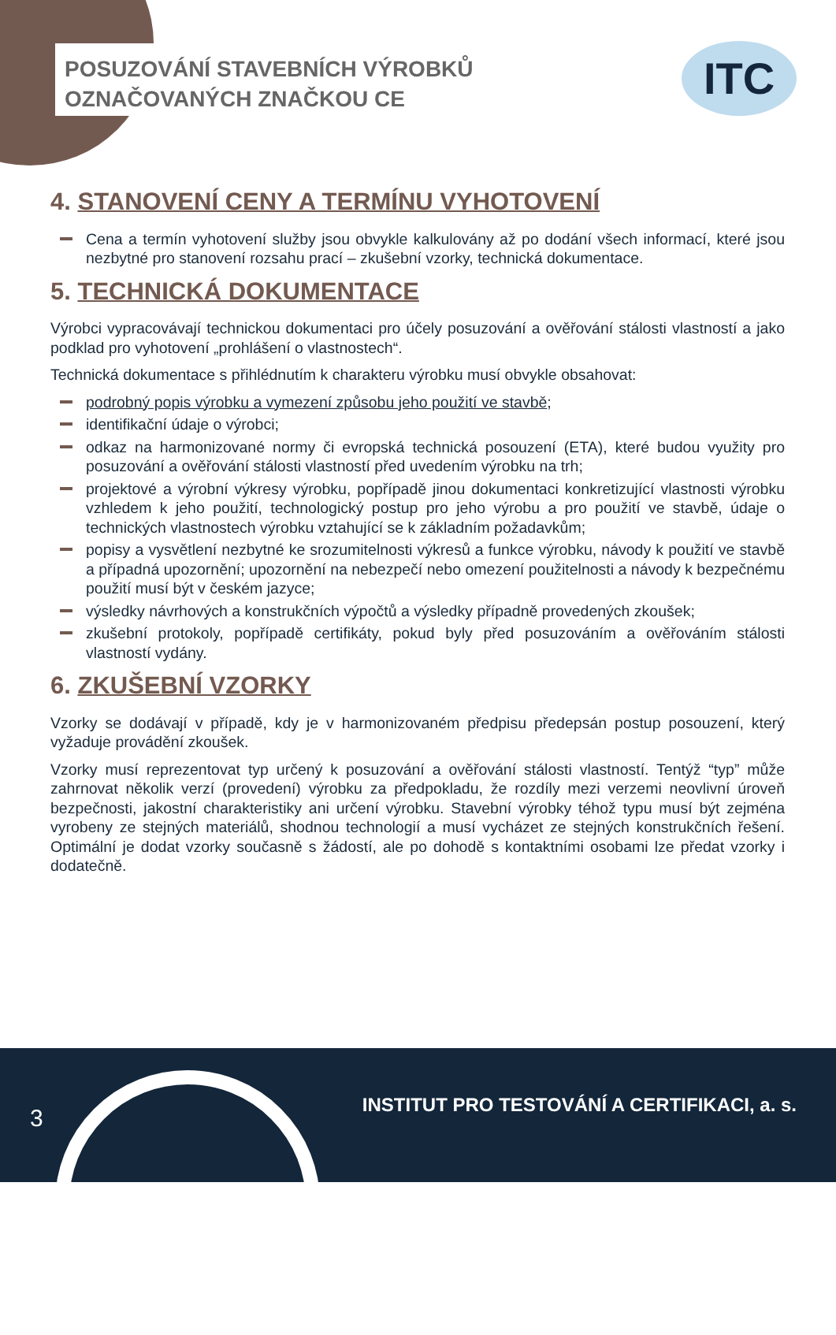POSUZOVÁNÍ STAVEBNÍCH VÝROBKŮ
OZNAČOVANÝCH ZNAČKOU CE
ITC
4. STANOVENÍ CENY A TERMÍNU VYHOTOVENÍ
Cena a termín vyhotovení služby jsou obvykle kalkulovány až po dodání všech informací, které jsou nezbytné pro stanovení rozsahu prací – zkušební vzorky, technická dokumentace.
5. TECHNICKÁ DOKUMENTACE
Výrobci vypracovávají technickou dokumentaci pro účely posuzování a ověřování stálosti vlastností a jako podklad pro vyhotovení „prohlášení o vlastnostech“.
Technická dokumentace s přihlédnutím k charakteru výrobku musí obvykle obsahovat:
podrobný popis výrobku a vymezení způsobu jeho použití ve stavbě;
identifikační údaje o výrobci;
odkaz na harmonizované normy či evropská technická posouzení (ETA), které budou využity pro posuzování a ověřování stálosti vlastností před uvedením výrobku na trh;
projektové a výrobní výkresy výrobku, popřípadě jinou dokumentaci konkretizující vlastnosti výrobku vzhledem k jeho použití, technologický postup pro jeho výrobu a pro použití ve stavbě, údaje o technických vlastnostech výrobku vztahující se k základním požadavkům;
popisy a vysvětlení nezbytné ke srozumitelnosti výkresů a funkce výrobku, návody k použití ve stavbě a případná upozornění; upozornění na nebezpečí nebo omezení použitelnosti a návody k bezpečnému použití musí být v českém jazyce;
výsledky návrhových a konstrukčních výpočtů a výsledky případně provedených zkoušek;
zkušební protokoly, popřípadě certifikáty, pokud byly před posuzováním a ověřováním stálosti vlastností vydány.
6. ZKUŠEBNÍ VZORKY
Vzorky se dodávají v případě, kdy je v harmonizovaném předpisu předepsán postup posouzení, který vyžaduje provádění zkoušek.
Vzorky musí reprezentovat typ určený k posuzování a ověřování stálosti vlastností. Tentýž “typ” může zahrnovat několik verzí (provedení) výrobku za předpokladu, že rozdíly mezi verzemi neovlivní úroveň bezpečnosti, jakostní charakteristiky ani určení výrobku. Stavební výrobky téhož typu musí být zejména vyrobeny ze stejných materiálů, shodnou technologií a musí vycházet ze stejných konstrukčních řešení. Optimální je dodat vzorky současně s žádostí, ale po dohodě s kontaktními osobami lze předat vzorky i dodatečně.
3
INSTITUT PRO TESTOVÁNÍ A CERTIFIKACI, a. s.